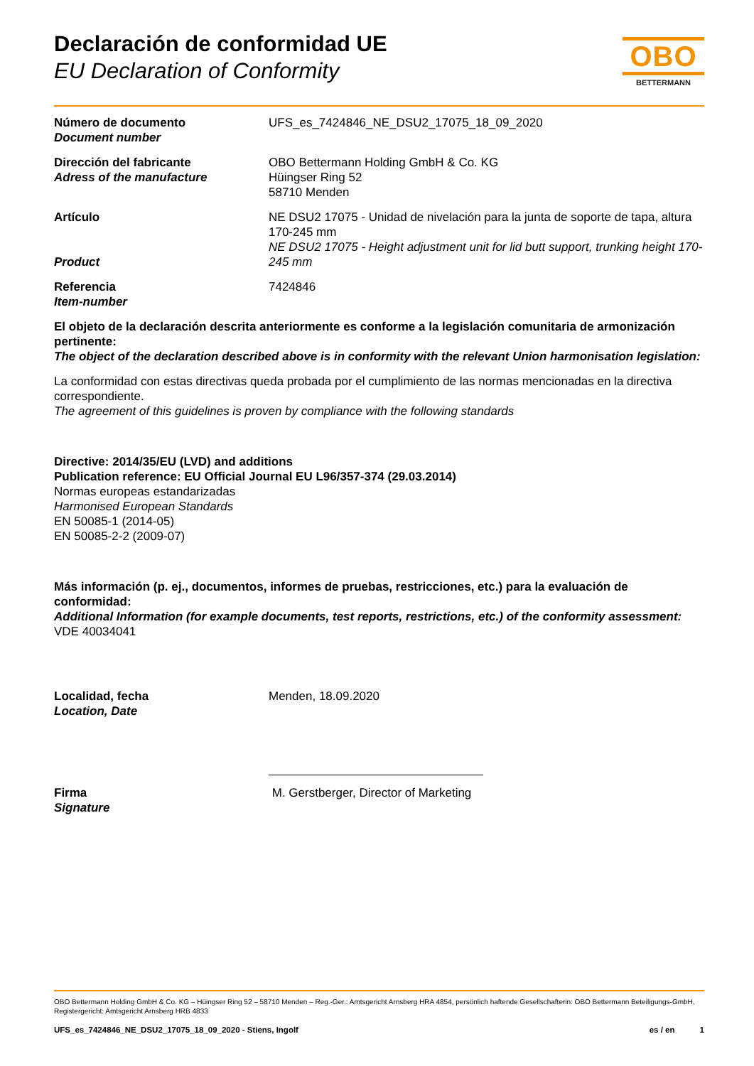Declaración de conformidad UE
EU Declaration of Conformity
OBO
BETTERMANN
Número de documento
Document number
UFS_es_7424846_NE_DSU2_17075_18_09_2020
Dirección del fabricante
Adress of the manufacture
OBO Bettermann Holding GmbH & Co. KG
Hüingser Ring 52
58710 Menden
Artículo
Product
NE DSU2 17075 - Unidad de nivelación para la junta de soporte de tapa, altura 170-245 mm
NE DSU2 17075 - Height adjustment unit for lid butt support, trunking height 170-245 mm
Referencia
Item-number
7424846
El objeto de la declaración descrita anteriormente es conforme a la legislación comunitaria de armonización pertinente:
The object of the declaration described above is in conformity with the relevant Union harmonisation legislation:
La conformidad con estas directivas queda probada por el cumplimiento de las normas mencionadas en la directiva correspondiente.
The agreement of this guidelines is proven by compliance with the following standards
Directive: 2014/35/EU (LVD) and additions
Publication reference: EU Official Journal EU L96/357-374 (29.03.2014)
Normas europeas estandarizadas
Harmonised European Standards
EN 50085-1 (2014-05)
EN 50085-2-2 (2009-07)
Más información (p. ej., documentos, informes de pruebas, restricciones, etc.) para la evaluación de conformidad:
Additional Information (for example documents, test reports, restrictions, etc.) of the conformity assessment:
VDE 40034041
Localidad, fecha
Location, Date
Menden, 18.09.2020
Firma
Signature
M. Gerstberger, Director of Marketing
OBO Bettermann Holding GmbH & Co. KG – Hüingser Ring 52 – 58710 Menden – Reg.-Ger.: Amtsgericht Arnsberg HRA 4854, persönlich haftende Gesellschafterin: OBO Bettermann Beteiligungs-GmbH, Registergericht: Amtsgericht Arnsberg HRB 4833
UFS_es_7424846_NE_DSU2_17075_18_09_2020 - Stiens, Ingolf es / en 1